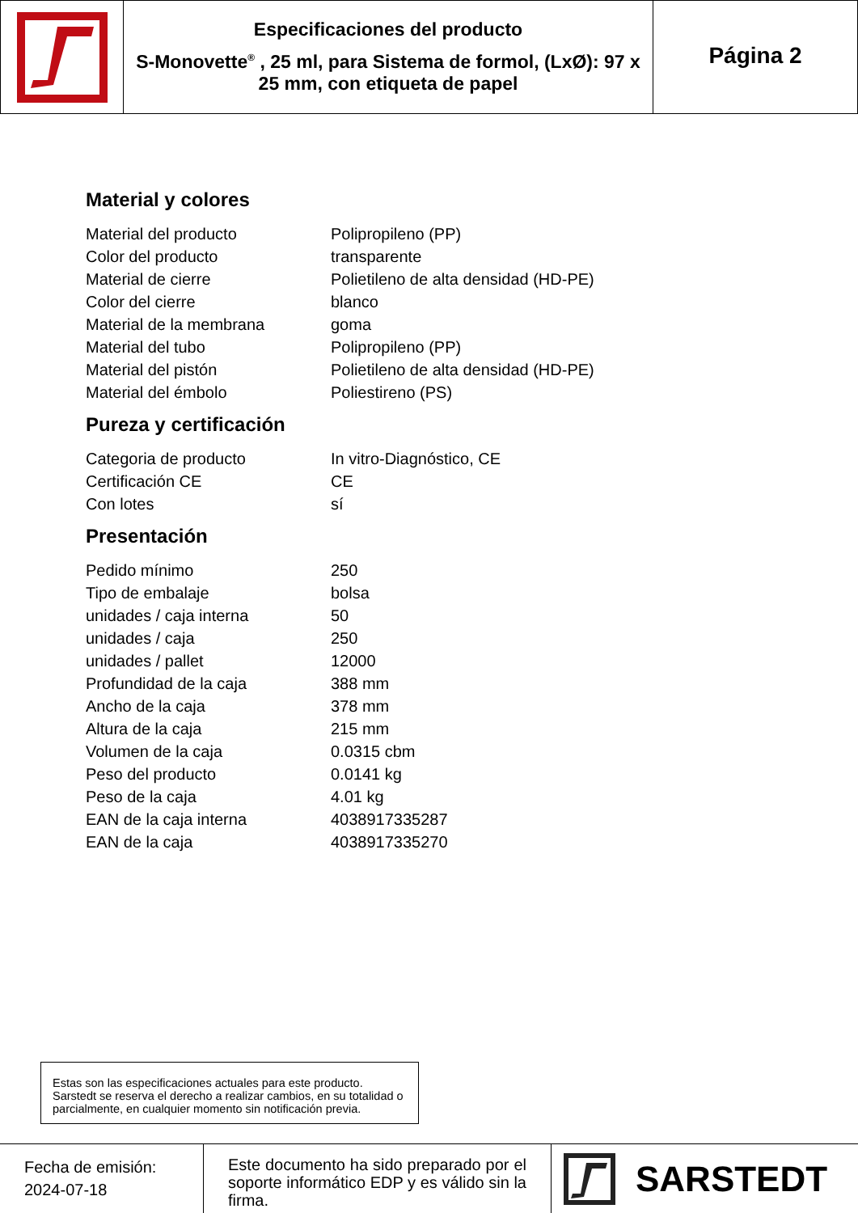Especificaciones del producto
S-Monovette<sup>®</sup> , 25 ml, para Sistema de formol, (LxØ): 97 x 25 mm, con etiqueta de papel
Página 2
Material y colores
| Material del producto | Polipropileno (PP) |
| Color del producto | transparente |
| Material de cierre | Polietileno de alta densidad (HD-PE) |
| Color del cierre | blanco |
| Material de la membrana | goma |
| Material del tubo | Polipropileno (PP) |
| Material del pistón | Polietileno de alta densidad (HD-PE) |
| Material del émbolo | Poliestireno (PS) |
Pureza y certificación
| Categoria de producto | In vitro-Diagnóstico, CE |
| Certificación CE | CE |
| Con lotes | sí |
Presentación
| Pedido mínimo | 250 |
| Tipo de embalaje | bolsa |
| unidades / caja interna | 50 |
| unidades / caja | 250 |
| unidades / pallet | 12000 |
| Profundidad de la caja | 388 mm |
| Ancho de la caja | 378 mm |
| Altura de la caja | 215 mm |
| Volumen de la caja | 0.0315 cbm |
| Peso del producto | 0.0141 kg |
| Peso de la caja | 4.01 kg |
| EAN de la caja interna | 4038917335287 |
| EAN de la caja | 4038917335270 |
Estas son las especificaciones actuales para este producto. Sarstedt se reserva el derecho a realizar cambios, en su totalidad o parcialmente, en cualquier momento sin notificación previa.
Fecha de emisión:
2024-07-18
Este documento ha sido preparado por el soporte informático EDP y es válido sin la firma.
SARSTEDT